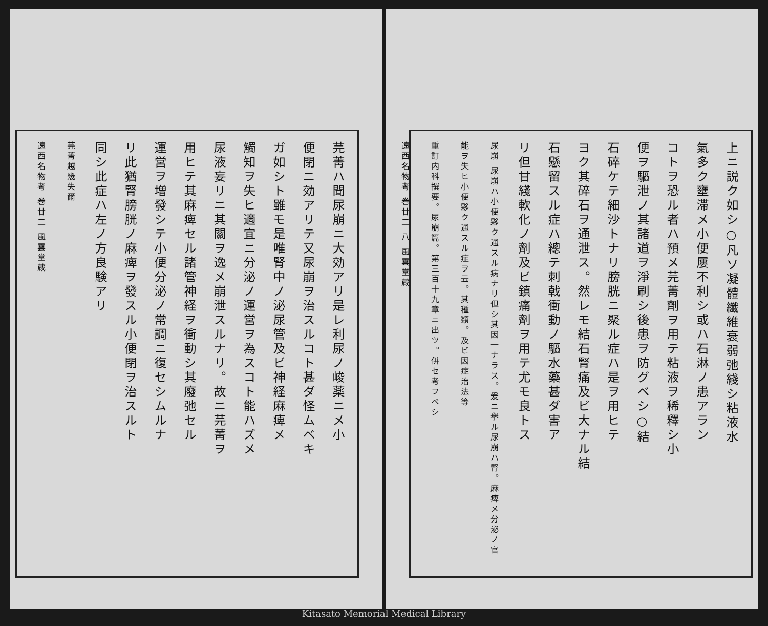芫菁ハ聞尿崩ニ大効アリ是レ利尿ノ峻薬ニメ小
便閉ニ効アリテ又尿崩ヲ治スルコト甚ダ怪ムベキ
ガ如シト雖モ是唯腎中ノ泌尿管及ビ神経麻痺メ
觸知ヲ失ヒ適宜ニ分泌ノ運営ヲ為スコト能ハズメ
尿液妄リニ其關ヲ逸メ崩泄スルナリ。故ニ芫菁ヲ
用ヒテ其麻痺セル諸管神経ヲ衝動シ其廢弛セル
運営ヲ増發シテ小便分泌ノ常調ニ復セシムルナ
リ此猶腎膀胱ノ麻痺ヲ發スル小便閉ヲ治スルト
同シ此症ハ左ノ方良験アリ
芫菁越幾失爾
遠西名物考 巻廿二 風雲堂蔵
上ニ説ク如シ○凡ソ凝體纖維衰弱弛綫シ粘液水
氣多ク壅滞メ小便屢不利シ或ハ石淋ノ患アラン
コトヲ恐ル者ハ預メ芫菁劑ヲ用テ粘液ヲ稀釋シ小
便ヲ驅泄ノ其諸道ヲ淨刷シ後患ヲ防グベシ○結
石碎ケテ細沙トナリ膀胱ニ聚ル症ハ是ヲ用ヒテ
ヨク其碎石ヲ通泄ス。然レモ結石腎痛及ビ大ナル結
石懸留スル症ハ總テ刺戟衝動ノ驅水藥甚ダ害ア
リ但甘綫軟化ノ劑及ビ鎮痛劑ヲ用テ尤モ良トス
尿崩 尿崩ハ小便夥ク通スル病ナリ但シ其因一ナラス。爰ニ擧ル尿崩ハ腎。麻痺メ分泌ノ官能ヲ失ヒ小便夥ク通スル症ヲ云。其種類。及ビ因症治法等
重訂内科撰要。尿崩篇。第三百十九章ニ出ツ。併セ考フベシ
遠西名物考 巻廿二 八 風雲堂蔵
Kitasato Memorial Medical Library